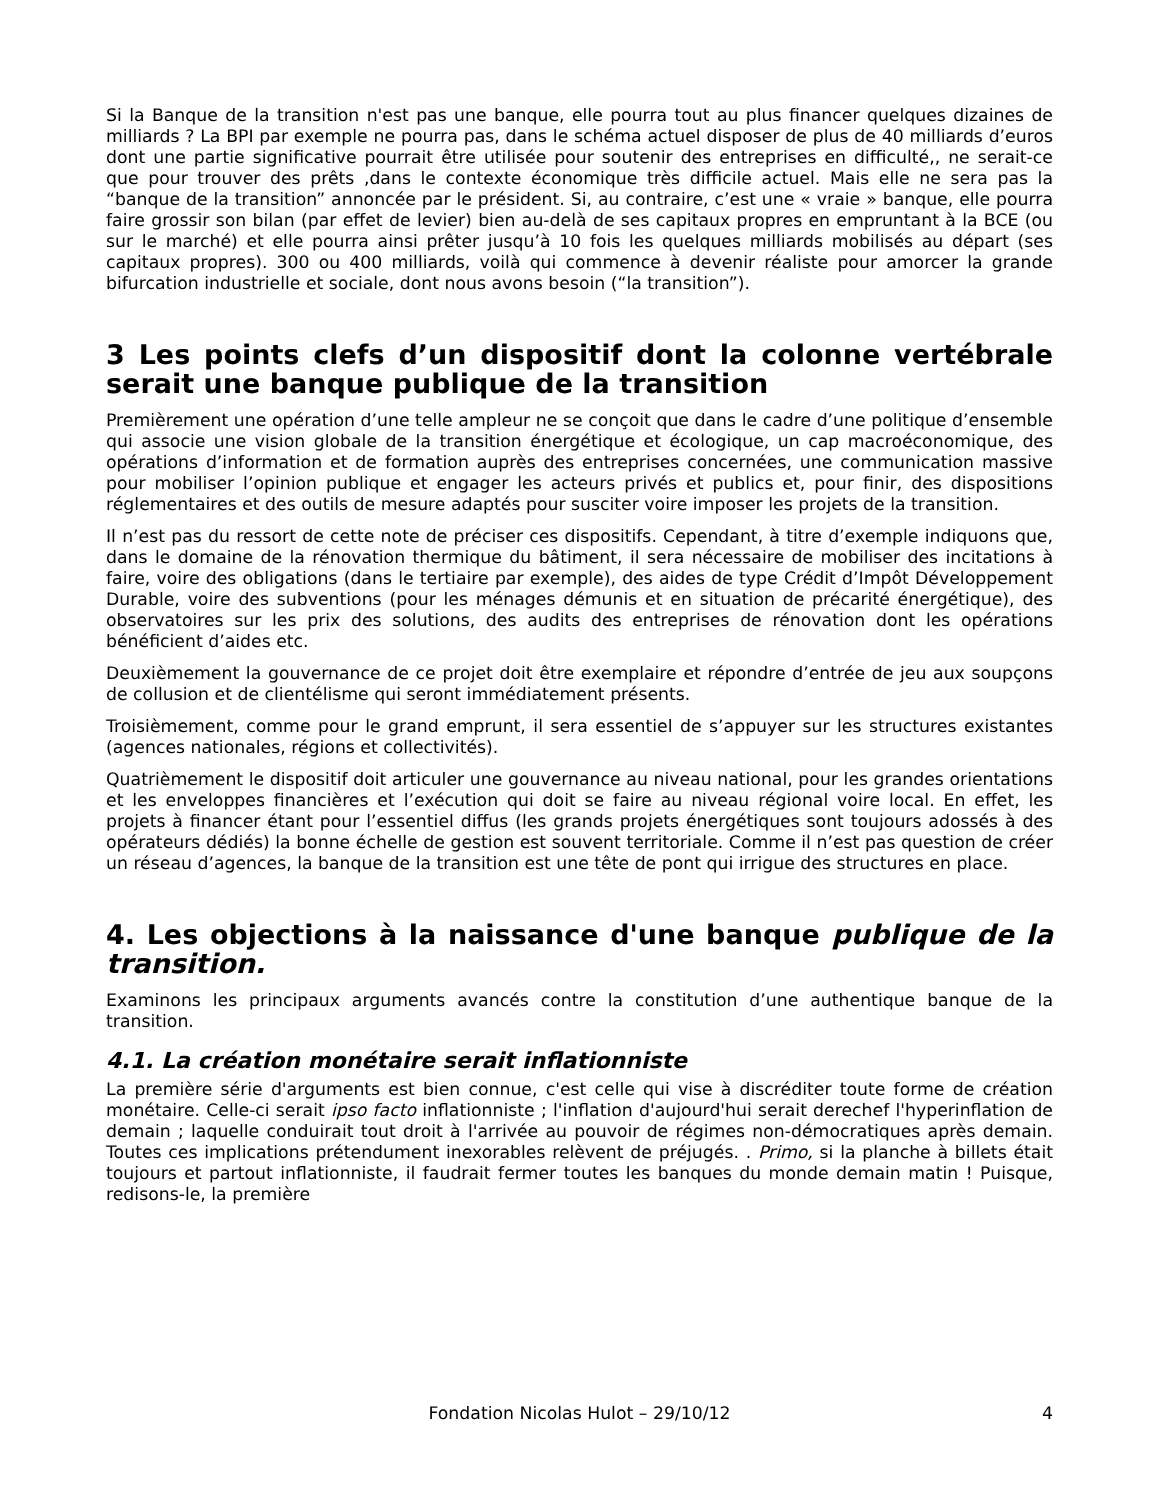Si la Banque de la transition n'est pas une banque, elle pourra tout au plus financer quelques dizaines de milliards ? La BPI par exemple ne pourra pas, dans le schéma actuel disposer de plus de 40 milliards d’euros dont une partie significative pourrait être utilisée pour soutenir des entreprises en difficulté,, ne serait-ce que pour trouver des prêts ,dans le contexte économique très difficile actuel. Mais elle ne sera pas la “banque de la transition” annoncée par le président. Si, au contraire, c’est une « vraie » banque, elle pourra faire grossir son bilan (par effet de levier) bien au-delà de ses capitaux propres en empruntant à la BCE (ou sur le marché) et elle pourra ainsi prêter jusqu’à 10 fois les quelques milliards mobilisés au départ (ses capitaux propres). 300 ou 400 milliards, voilà qui commence à devenir réaliste pour amorcer la grande bifurcation industrielle et sociale, dont nous avons besoin (“la transition”).
3 Les points clefs d’un dispositif dont la colonne vertébrale serait une banque publique de la transition
Premièrement une opération d’une telle ampleur ne se conçoit que dans le cadre d’une politique d’ensemble qui associe une vision globale de la transition énergétique et écologique, un cap macroéconomique, des opérations d’information et de formation auprès des entreprises concernées, une communication massive pour mobiliser l’opinion publique et engager les acteurs privés et publics et, pour finir, des dispositions réglementaires et des outils de mesure adaptés pour susciter voire imposer les projets de la transition.
Il n’est pas du ressort de cette note de préciser ces dispositifs. Cependant, à titre d’exemple indiquons que, dans le domaine de la rénovation thermique du bâtiment, il sera nécessaire de mobiliser des incitations à faire, voire des obligations (dans le tertiaire par exemple), des aides de type Crédit d’Impôt Développement Durable, voire des subventions (pour les ménages démunis et en situation de précarité énergétique), des observatoires sur les prix des solutions, des audits des entreprises de rénovation dont les opérations bénéficient d’aides etc.
Deuxièmement la gouvernance de ce projet doit être exemplaire et répondre d’entrée de jeu aux soupçons de collusion et de clientélisme qui seront immédiatement présents.
Troisièmement, comme pour le grand emprunt, il sera essentiel de s’appuyer sur les structures existantes (agences nationales, régions et collectivités).
Quatrièmement le dispositif doit articuler une gouvernance au niveau national, pour les grandes orientations et les enveloppes financières et l’exécution qui doit se faire au niveau régional voire local. En effet, les projets à financer étant pour l’essentiel diffus (les grands projets énergétiques sont toujours adossés à des opérateurs dédiés) la bonne échelle de gestion est souvent territoriale. Comme il n’est pas question de créer un réseau d’agences, la banque de la transition est une tête de pont qui irrigue des structures en place.
4. Les objections à la naissance d'une banque publique de la transition.
Examinons les principaux arguments avancés contre la constitution d’une authentique banque de la transition.
4.1. La création monétaire serait inflationniste
La première série d'arguments est bien connue, c'est celle qui vise à discréditer toute forme de création monétaire. Celle-ci serait ipso facto inflationniste ; l'inflation d'aujourd'hui serait derechef l'hyperinflation de demain ; laquelle conduirait tout droit à l'arrivée au pouvoir de régimes non-démocratiques après demain. Toutes ces implications prétendument inexorables relèvent de préjugés. . Primo, si la planche à billets était toujours et partout inflationniste, il faudrait fermer toutes les banques du monde demain matin ! Puisque, redisons-le, la première
Fondation Nicolas Hulot – 29/10/12 4